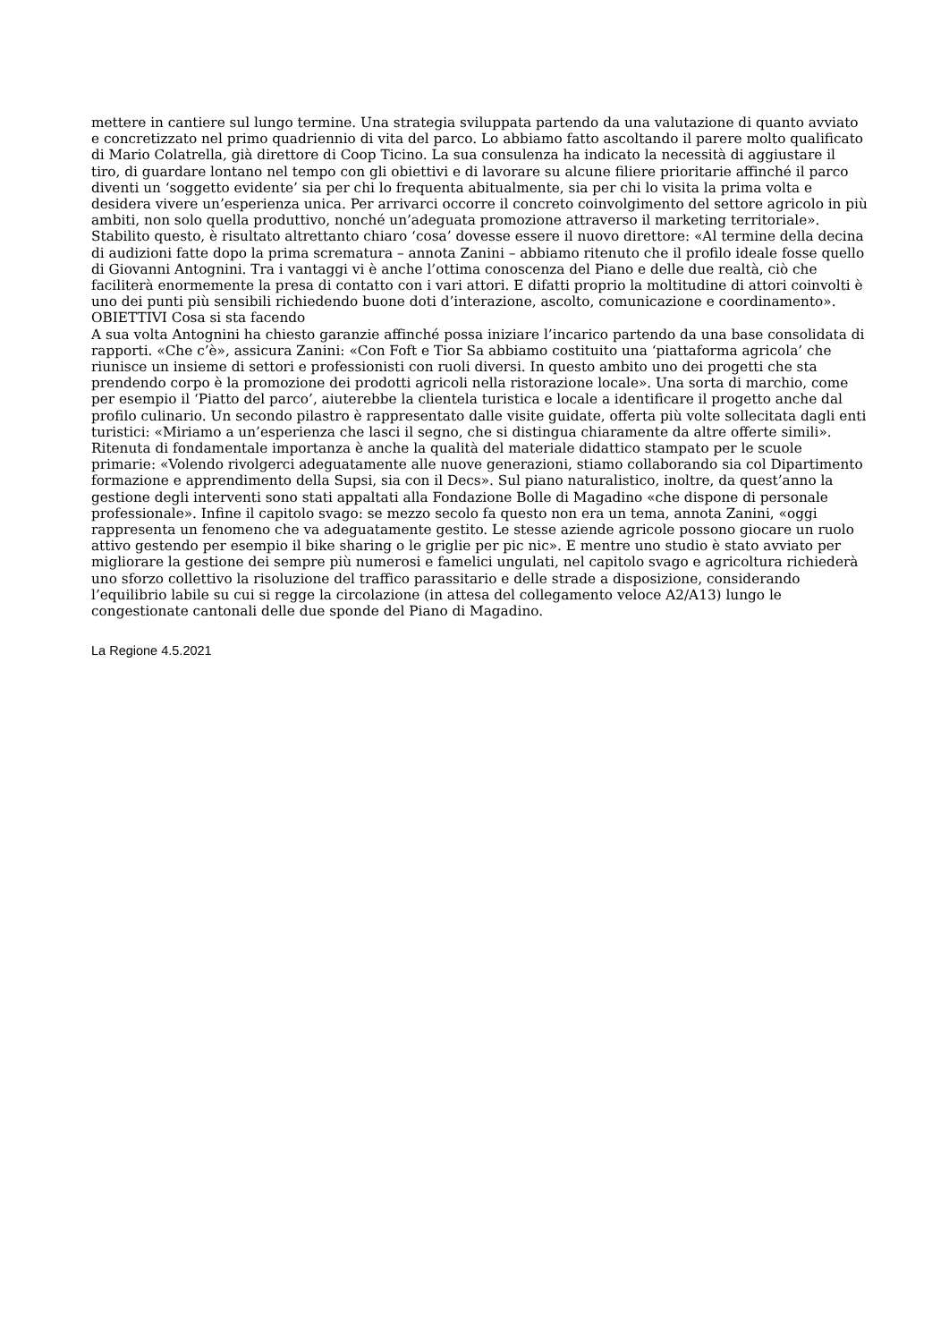mettere in cantiere sul lungo termine. Una strategia sviluppata partendo da una valutazione di quanto avviato e concretizzato nel primo quadriennio di vita del parco. Lo abbiamo fatto ascoltando il parere molto qualificato di Mario Colatrella, già direttore di Coop Ticino. La sua consulenza ha indicato la necessità di aggiustare il tiro, di guardare lontano nel tempo con gli obiettivi e di lavorare su alcune filiere prioritarie affinché il parco diventi un ‘soggetto evidente’ sia per chi lo frequenta abitualmente, sia per chi lo visita la prima volta e desidera vivere un’esperienza unica. Per arrivarci occorre il concreto coinvolgimento del settore agricolo in più ambiti, non solo quella produttivo, nonché un’adeguata promozione attraverso il marketing territoriale». Stabilito questo, è risultato altrettanto chiaro ‘cosa’ dovesse essere il nuovo direttore: «Al termine della decina di audizioni fatte dopo la prima scrematura – annota Zanini – abbiamo ritenuto che il profilo ideale fosse quello di Giovanni Antognini. Tra i vantaggi vi è anche l’ottima conoscenza del Piano e delle due realtà, ciò che faciliterà enormemente la presa di contatto con i vari attori. E difatti proprio la moltitudine di attori coinvolti è uno dei punti più sensibili richiedendo buone doti d’interazione, ascolto, comunicazione e coordinamento».
OBIETTIVI Cosa si sta facendo
A sua volta Antognini ha chiesto garanzie affinché possa iniziare l’incarico partendo da una base consolidata di rapporti. «Che c’è», assicura Zanini: «Con Foft e Tior Sa abbiamo costituito una ‘piattaforma agricola’ che riunisce un insieme di settori e professionisti con ruoli diversi. In questo ambito uno dei progetti che sta prendendo corpo è la promozione dei prodotti agricoli nella ristorazione locale». Una sorta di marchio, come per esempio il ‘Piatto del parco’, aiuterebbe la clientela turistica e locale a identificare il progetto anche dal profilo culinario. Un secondo pilastro è rappresentato dalle visite guidate, offerta più volte sollecitata dagli enti turistici: «Miriamo a un’esperienza che lasci il segno, che si distingua chiaramente da altre offerte simili». Ritenuta di fondamentale importanza è anche la qualità del materiale didattico stampato per le scuole primarie: «Volendo rivolgerci adeguatamente alle nuove generazioni, stiamo collaborando sia col Dipartimento formazione e apprendimento della Supsi, sia con il Decs». Sul piano naturalistico, inoltre, da quest’anno la gestione degli interventi sono stati appaltati alla Fondazione Bolle di Magadino «che dispone di personale professionale». Infine il capitolo svago: se mezzo secolo fa questo non era un tema, annota Zanini, «oggi rappresenta un fenomeno che va adeguatamente gestito. Le stesse aziende agricole possono giocare un ruolo attivo gestendo per esempio il bike sharing o le griglie per pic nic». E mentre uno studio è stato avviato per migliorare la gestione dei sempre più numerosi e famelici ungulati, nel capitolo svago e agricoltura richiederà uno sforzo collettivo la risoluzione del traffico parassitario e delle strade a disposizione, considerando l’equilibrio labile su cui si regge la circolazione (in attesa del collegamento veloce A2/A13) lungo le congestionate cantonali delle due sponde del Piano di Magadino.
La Regione 4.5.2021